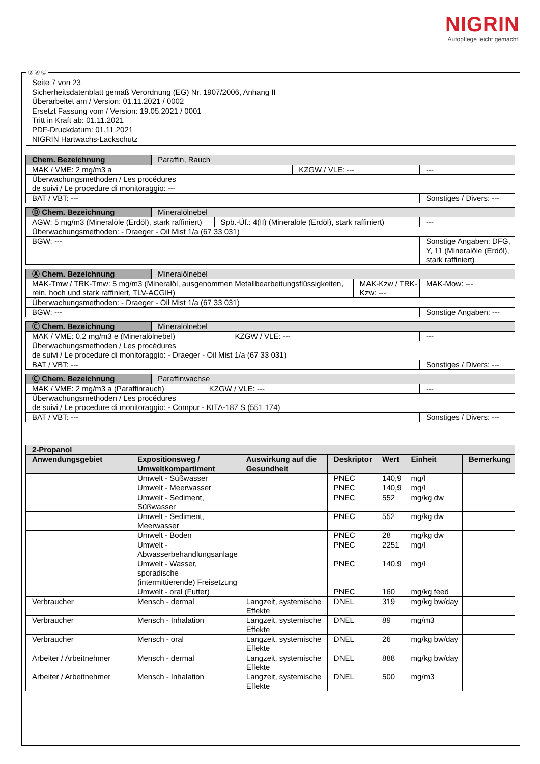NIGRIN
Autopflege leicht gemacht!
Seite 7 von 23
Sicherheitsdatenblatt gemäß Verordnung (EG) Nr. 1907/2006, Anhang II
Überarbeitet am / Version: 01.11.2021 / 0002
Ersetzt Fassung vom / Version: 19.05.2021 / 0001
Tritt in Kraft ab: 01.11.2021
PDF-Druckdatum: 01.11.2021
NIGRIN Hartwachs-Lackschutz
| Chem. Bezeichnung | Paraffin, Rauch | | |
| MAK / VME: 2 mg/m3 a | | KZGW / VLE: --- | --- |
| Überwachungsmethoden / Les procédures de suivi / Le procedure di monitoraggio: --- | | | |
| BAT / VBT: --- | | | Sonstiges / Divers: --- |
| Ⓓ Chem. Bezeichnung | Mineralölnebel | | |
| AGW: 5 mg/m3 (Mineralöle (Erdöl), stark raffiniert) | | Spb.-Üf.: 4(II) (Mineralöle (Erdöl), stark raffiniert) | --- |
| Überwachungsmethoden: - Draeger - Oil Mist 1/a (67 33 031) | | | |
| BGW: --- | | | Sonstige Angaben: DFG, Y, 11 (Mineralöle (Erdöl), stark raffiniert) |
| Ⓐ Chem. Bezeichnung | Mineralölnebel | | |
| MAK-Tmw / TRK-Tmw: 5 mg/m3 (Mineralöl, ausgenommen Metallbearbeitungsflüssigkeiten, rein, hoch und stark raffiniert, TLV-ACGIH) | | MAK-Kzw / TRK-Kzw: --- | MAK-Mow: --- |
| Überwachungsmethoden: - Draeger - Oil Mist 1/a (67 33 031) | | | |
| BGW: --- | | | Sonstige Angaben: --- |
| Ⓒ Chem. Bezeichnung | Mineralölnebel | | |
| MAK / VME: 0,2 mg/m3 e (Mineralölnebel) | | KZGW / VLE: --- | --- |
| Überwachungsmethoden / Les procédures de suivi / Le procedure di monitoraggio: - Draeger - Oil Mist 1/a (67 33 031) | | | |
| BAT / VBT: --- | | | Sonstiges / Divers: --- |
| Ⓒ Chem. Bezeichnung | Paraffinwachse | | |
| MAK / VME: 2 mg/m3 a (Paraffinrauch) | | KZGW / VLE: --- | --- |
| Überwachungsmethoden / Les procédures de suivi / Le procedure di monitoraggio: - Compur - KITA-187 S (551 174) | | | |
| BAT / VBT: --- | | | Sonstiges / Divers: --- |
| 2-Propanol | | | | | | |
| --- | --- | --- | --- | --- | --- | --- |
| Anwendungsgebiet | Expositionsweg / Umweltkompartiment | Auswirkung auf die Gesundheit | Deskriptor | Wert | Einheit | Bemerkung |
| | Umwelt - Süßwasser | | PNEC | 140,9 | mg/l | |
| | Umwelt - Meerwasser | | PNEC | 140,9 | mg/l | |
| | Umwelt - Sediment, Süßwasser | | PNEC | 552 | mg/kg dw | |
| | Umwelt - Sediment, Meerwasser | | PNEC | 552 | mg/kg dw | |
| | Umwelt - Boden | | PNEC | 28 | mg/kg dw | |
| | Umwelt - Abwasserbehandlungsanlage | | PNEC | 2251 | mg/l | |
| | Umwelt - Wasser, sporadische (intermittierende) Freisetzung | | PNEC | 140,9 | mg/l | |
| | Umwelt - oral (Futter) | | PNEC | 160 | mg/kg feed | |
| Verbraucher | Mensch - dermal | Langzeit, systemische Effekte | DNEL | 319 | mg/kg bw/day | |
| Verbraucher | Mensch - Inhalation | Langzeit, systemische Effekte | DNEL | 89 | mg/m3 | |
| Verbraucher | Mensch - oral | Langzeit, systemische Effekte | DNEL | 26 | mg/kg bw/day | |
| Arbeiter / Arbeitnehmer | Mensch - dermal | Langzeit, systemische Effekte | DNEL | 888 | mg/kg bw/day | |
| Arbeiter / Arbeitnehmer | Mensch - Inhalation | Langzeit, systemische Effekte | DNEL | 500 | mg/m3 | |
Ⓓ Ⓐ Ⓒ